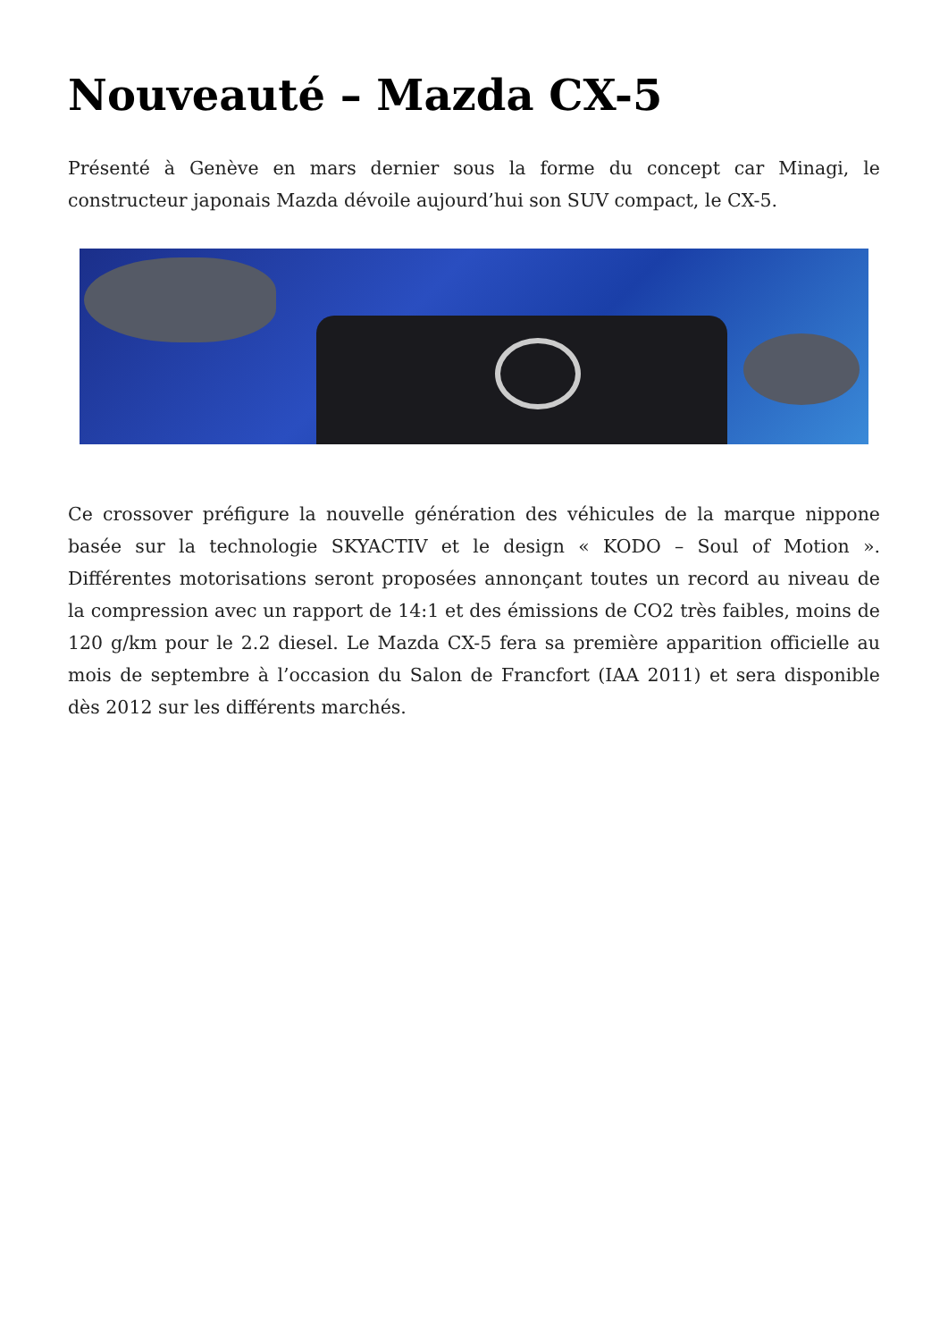Nouveauté – Mazda CX-5
Présenté à Genève en mars dernier sous la forme du concept car Minagi, le constructeur japonais Mazda dévoile aujourd’hui son SUV compact, le CX-5.
Ce crossover préfigure la nouvelle génération des véhicules de la marque nippone basée sur la technologie SKYACTIV et le design « KODO – Soul of Motion ». Différentes motorisations seront proposées annonçant toutes un record au niveau de la compression avec un rapport de 14:1 et des émissions de CO2 très faibles, moins de 120 g/km pour le 2.2 diesel. Le Mazda CX-5 fera sa première apparition officielle au mois de septembre à l’occasion du Salon de Francfort (IAA 2011) et sera disponible dès 2012 sur les différents marchés.